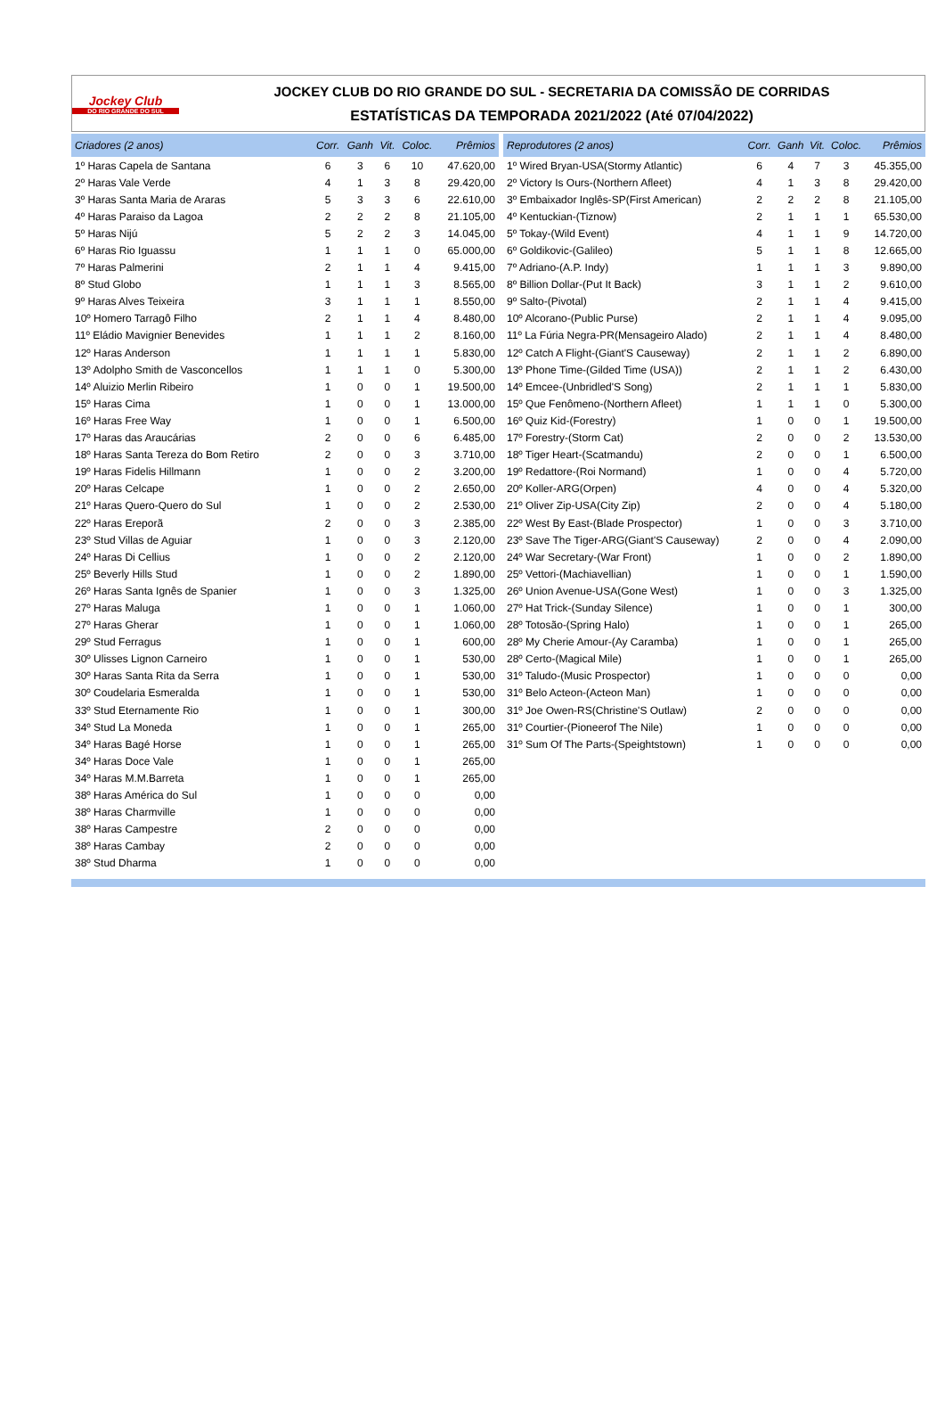Jockey Club
DO RIO GRANDE DO SUL
JOCKEY CLUB DO RIO GRANDE DO SUL - SECRETARIA DA COMISSÃO DE CORRIDAS
ESTATÍSTICAS DA TEMPORADA 2021/2022 (Até 07/04/2022)
| Criadores (2 anos) | Corr. | Ganh | Vit. | Coloc. | Prêmios |
| --- | --- | --- | --- | --- | --- |
| 1º Haras Capela de Santana | 6 | 3 | 6 | 10 | 47.620,00 |
| 2º Haras Vale Verde | 4 | 1 | 3 | 8 | 29.420,00 |
| 3º Haras Santa Maria de Araras | 5 | 3 | 3 | 6 | 22.610,00 |
| 4º Haras Paraiso da Lagoa | 2 | 2 | 2 | 8 | 21.105,00 |
| 5º Haras Nijú | 5 | 2 | 2 | 3 | 14.045,00 |
| 6º Haras Rio Iguassu | 1 | 1 | 1 | 0 | 65.000,00 |
| 7º Haras Palmerini | 2 | 1 | 1 | 4 | 9.415,00 |
| 8º Stud Globo | 1 | 1 | 1 | 3 | 8.565,00 |
| 9º Haras Alves Teixeira | 3 | 1 | 1 | 1 | 8.550,00 |
| 10º Homero Tarragô Filho | 2 | 1 | 1 | 4 | 8.480,00 |
| 11º Eládio Mavignier Benevides | 1 | 1 | 1 | 2 | 8.160,00 |
| 12º Haras Anderson | 1 | 1 | 1 | 1 | 5.830,00 |
| 13º Adolpho Smith de Vasconcellos | 1 | 1 | 1 | 0 | 5.300,00 |
| 14º Aluizio Merlin Ribeiro | 1 | 0 | 0 | 1 | 19.500,00 |
| 15º Haras Cima | 1 | 0 | 0 | 1 | 13.000,00 |
| 16º Haras Free Way | 1 | 0 | 0 | 1 | 6.500,00 |
| 17º Haras das Araucárias | 2 | 0 | 0 | 6 | 6.485,00 |
| 18º Haras Santa Tereza do Bom Retiro | 2 | 0 | 0 | 3 | 3.710,00 |
| 19º Haras Fidelis Hillmann | 1 | 0 | 0 | 2 | 3.200,00 |
| 20º Haras Celcape | 1 | 0 | 0 | 2 | 2.650,00 |
| 21º Haras Quero-Quero do Sul | 1 | 0 | 0 | 2 | 2.530,00 |
| 22º Haras Ereporã | 2 | 0 | 0 | 3 | 2.385,00 |
| 23º Stud Villas de Aguiar | 1 | 0 | 0 | 3 | 2.120,00 |
| 24º Haras Di Cellius | 1 | 0 | 0 | 2 | 2.120,00 |
| 25º Beverly Hills Stud | 1 | 0 | 0 | 2 | 1.890,00 |
| 26º Haras Santa Ignês de Spanier | 1 | 0 | 0 | 3 | 1.325,00 |
| 27º Haras Maluga | 1 | 0 | 0 | 1 | 1.060,00 |
| 27º Haras Gherar | 1 | 0 | 0 | 1 | 1.060,00 |
| 29º Stud Ferragus | 1 | 0 | 0 | 1 | 600,00 |
| 30º Ulisses Lignon Carneiro | 1 | 0 | 0 | 1 | 530,00 |
| 30º Haras Santa Rita da Serra | 1 | 0 | 0 | 1 | 530,00 |
| 30º Coudelaria Esmeralda | 1 | 0 | 0 | 1 | 530,00 |
| 33º Stud Eternamente Rio | 1 | 0 | 0 | 1 | 300,00 |
| 34º Stud La Moneda | 1 | 0 | 0 | 1 | 265,00 |
| 34º Haras Bagé Horse | 1 | 0 | 0 | 1 | 265,00 |
| 34º Haras Doce Vale | 1 | 0 | 0 | 1 | 265,00 |
| 34º Haras M.M.Barreta | 1 | 0 | 0 | 1 | 265,00 |
| 38º Haras América do Sul | 1 | 0 | 0 | 0 | 0,00 |
| 38º Haras Charmville | 1 | 0 | 0 | 0 | 0,00 |
| 38º Haras Campestre | 2 | 0 | 0 | 0 | 0,00 |
| 38º Haras Cambay | 2 | 0 | 0 | 0 | 0,00 |
| 38º Stud Dharma | 1 | 0 | 0 | 0 | 0,00 |
| Reprodutores (2 anos) | Corr. | Ganh | Vit. | Coloc. | Prêmios |
| --- | --- | --- | --- | --- | --- |
| 1º Wired Bryan-USA(Stormy Atlantic) | 6 | 4 | 7 | 3 | 45.355,00 |
| 2º Victory Is Ours-(Northern Afleet) | 4 | 1 | 3 | 8 | 29.420,00 |
| 3º Embaixador Inglês-SP(First American) | 2 | 2 | 2 | 8 | 21.105,00 |
| 4º Kentuckian-(Tiznow) | 2 | 1 | 1 | 1 | 65.530,00 |
| 5º Tokay-(Wild Event) | 4 | 1 | 1 | 9 | 14.720,00 |
| 6º Goldikovic-(Galileo) | 5 | 1 | 1 | 8 | 12.665,00 |
| 7º Adriano-(A.P. Indy) | 1 | 1 | 1 | 3 | 9.890,00 |
| 8º Billion Dollar-(Put It Back) | 3 | 1 | 1 | 2 | 9.610,00 |
| 9º Salto-(Pivotal) | 2 | 1 | 1 | 4 | 9.415,00 |
| 10º Alcorano-(Public Purse) | 2 | 1 | 1 | 4 | 9.095,00 |
| 11º La Fúria Negra-PR(Mensageiro Alado) | 2 | 1 | 1 | 4 | 8.480,00 |
| 12º Catch A Flight-(Giant'S Causeway) | 2 | 1 | 1 | 2 | 6.890,00 |
| 13º Phone Time-(Gilded Time (USA)) | 2 | 1 | 1 | 2 | 6.430,00 |
| 14º Emcee-(Unbridled'S Song) | 2 | 1 | 1 | 1 | 5.830,00 |
| 15º Que Fenômeno-(Northern Afleet) | 1 | 1 | 1 | 0 | 5.300,00 |
| 16º Quiz Kid-(Forestry) | 1 | 0 | 0 | 1 | 19.500,00 |
| 17º Forestry-(Storm Cat) | 2 | 0 | 0 | 2 | 13.530,00 |
| 18º Tiger Heart-(Scatmandu) | 2 | 0 | 0 | 1 | 6.500,00 |
| 19º Redattore-(Roi Normand) | 1 | 0 | 0 | 4 | 5.720,00 |
| 20º Koller-ARG(Orpen) | 4 | 0 | 0 | 4 | 5.320,00 |
| 21º Oliver Zip-USA(City Zip) | 2 | 0 | 0 | 4 | 5.180,00 |
| 22º West By East-(Blade Prospector) | 1 | 0 | 0 | 3 | 3.710,00 |
| 23º Save The Tiger-ARG(Giant'S Causeway) | 2 | 0 | 0 | 4 | 2.090,00 |
| 24º War Secretary-(War Front) | 1 | 0 | 0 | 2 | 1.890,00 |
| 25º Vettori-(Machiavellian) | 1 | 0 | 0 | 1 | 1.590,00 |
| 26º Union Avenue-USA(Gone West) | 1 | 0 | 0 | 3 | 1.325,00 |
| 27º Hat Trick-(Sunday Silence) | 1 | 0 | 0 | 1 | 300,00 |
| 28º Totosão-(Spring Halo) | 1 | 0 | 0 | 1 | 265,00 |
| 28º My Cherie Amour-(Ay Caramba) | 1 | 0 | 0 | 1 | 265,00 |
| 28º Certo-(Magical Mile) | 1 | 0 | 0 | 1 | 265,00 |
| 31º Taludo-(Music Prospector) | 1 | 0 | 0 | 0 | 0,00 |
| 31º Belo Acteon-(Acteon Man) | 1 | 0 | 0 | 0 | 0,00 |
| 31º Joe Owen-RS(Christine'S Outlaw) | 2 | 0 | 0 | 0 | 0,00 |
| 31º Courtier-(Pioneerof The Nile) | 1 | 0 | 0 | 0 | 0,00 |
| 31º Sum Of The Parts-(Speightstown) | 1 | 0 | 0 | 0 | 0,00 |